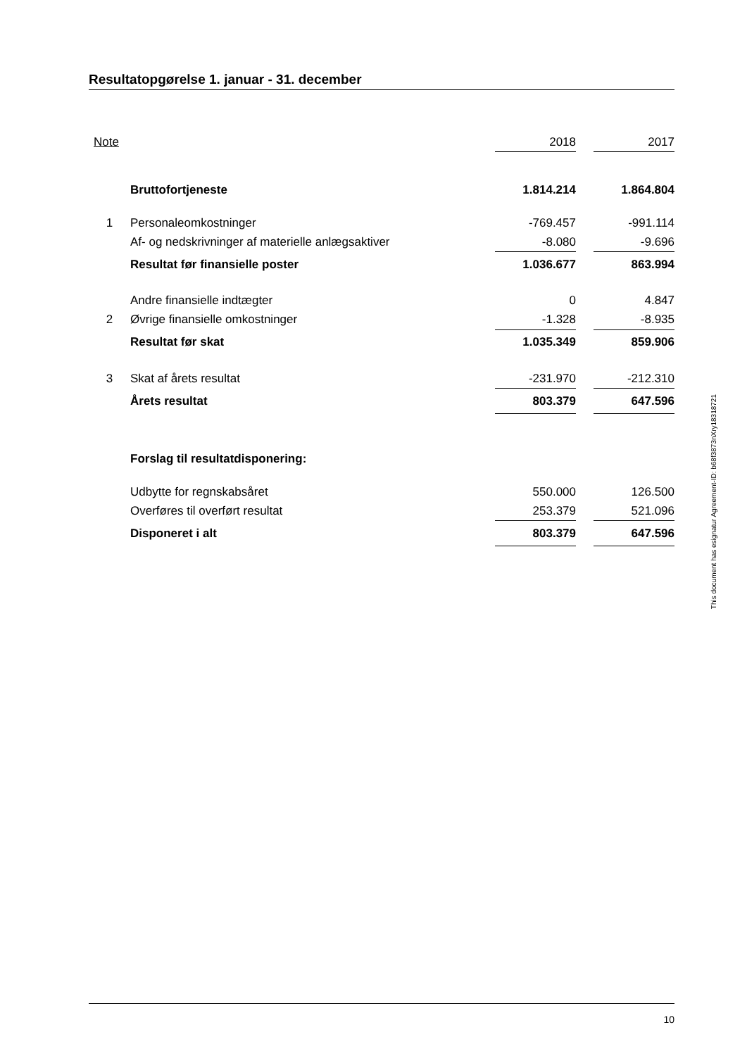Resultatopgørelse 1. januar - 31. december
| Note | | 2018 | | 2017 |
| --- | --- | --- | --- | --- |
| | Bruttofortjeneste | 1.814.214 | | 1.864.804 |
| 1 | Personaleomkostninger | -769.457 | | -991.114 |
| | Af- og nedskrivninger af materielle anlægsaktiver | -8.080 | | -9.696 |
| | Resultat før finansielle poster | 1.036.677 | | 863.994 |
| | Andre finansielle indtægter | 0 | | 4.847 |
| 2 | Øvrige finansielle omkostninger | -1.328 | | -8.935 |
| | Resultat før skat | 1.035.349 | | 859.906 |
| 3 | Skat af årets resultat | -231.970 | | -212.310 |
| | Årets resultat | 803.379 | | 647.596 |
| | Forslag til resultatdisponering: | | | |
| | Udbytte for regnskabsåret | 550.000 | | 126.500 |
| | Overføres til overført resultat | 253.379 | | 521.096 |
| | Disponeret i alt | 803.379 | | 647.596 |
This document has esignatur Agreement-ID: b68f3873nXry18318721
10